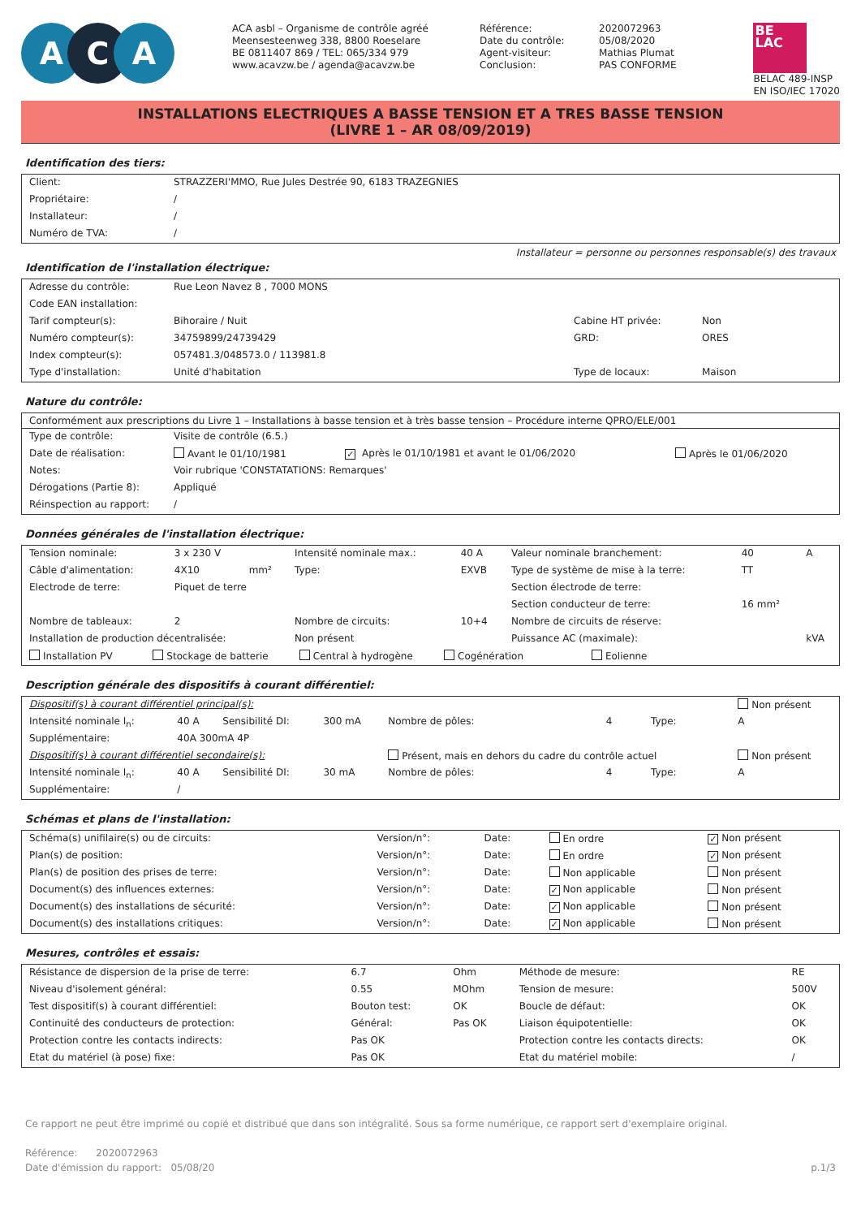A C A
ACA asbl – Organisme de contrôle agréé
Meensesteenweg 338, 8800 Roeselare
BE 0811407 869 / TEL: 065/334 979
www.acavzw.be / agenda@acavzw.be
| Référence: | 2020072963 |
| Date du contrôle: | 05/08/2020 |
| Agent-visiteur: | Mathias Plumat |
| Conclusion: | PAS CONFORME |
BE
LAC
BELAC 489-INSP
EN ISO/IEC 17020
INSTALLATIONS ELECTRIQUES A BASSE TENSION ET A TRES BASSE TENSION
(LIVRE 1 – AR 08/09/2019)
Identification des tiers:
| Client: | STRAZZERI'MMO, Rue Jules Destrée 90, 6183 TRAZEGNIES |
| Propriétaire: | / |
| Installateur: | / |
| Numéro de TVA: | / |
Installateur = personne ou personnes responsable(s) des travaux
Identification de l'installation électrique:
| Adresse du contrôle: | Rue Leon Navez 8 , 7000 MONS | | |
| Code EAN installation: | | | |
| Tarif compteur(s): | Bihoraire / Nuit | Cabine HT privée: | Non |
| Numéro compteur(s): | 34759899/24739429 | GRD: | ORES |
| Index compteur(s): | 057481.3/048573.0 / 113981.8 | | |
| Type d'installation: | Unité d'habitation | Type de locaux: | Maison |
Nature du contrôle:
Conformément aux prescriptions du Livre 1 – Installations à basse tension et à très basse tension – Procédure interne QPRO/ELE/001
| Type de contrôle: | Visite de contrôle (6.5.) | | |
| Date de réalisation: | Avant le 01/10/1981 | ✓ Après le 01/10/1981 et avant le 01/06/2020 | Après le 01/06/2020 |
| Notes: | Voir rubrique 'CONSTATATIONS: Remarques' | | |
| Dérogations (Partie 8): | Appliqué | | |
| Réinspection au rapport: | / | | |
Données générales de l'installation électrique:
| Tension nominale: | 3 x 230 V | | Intensité nominale max.: | 40 A | Valeur nominale branchement: | 40 | A |
| Câble d'alimentation: | 4X10 | mm² | Type: | EXVB | Type de système de mise à la terre: | TT | |
| Electrode de terre: | Piquet de terre | | | | Section électrode de terre: | | |
| | | | | | Section conducteur de terre: | 16 mm² | |
| Nombre de tableaux: | 2 | | Nombre de circuits: | 10+4 | Nombre de circuits de réserve: | | |
| Installation de production décentralisée: | | | Non présent | | Puissance AC (maximale): | | kVA |
| Installation PV Stockage de batterie Central à hydrogène Cogénération Eolienne | | | | | | | |
Description générale des dispositifs à courant différentiel:
| Dispositif(s) à courant différentiel principal(s): | | | | | | | Non présent |
| Intensité nominale I<sub>n</sub>: | 40 A | Sensibilité DI: | 300 mA | Nombre de pôles: | 4 | Type: | A |
| Supplémentaire: | 40A 300mA 4P | | | | | | |
| Dispositif(s) à courant différentiel secondaire(s): | | | | Présent, mais en dehors du cadre du contrôle actuel | | | Non présent |
| Intensité nominale I<sub>n</sub>: | 40 A | Sensibilité DI: | 30 mA | Nombre de pôles: | 4 | Type: | A |
| Supplémentaire: | / | | | | | | |
Schémas et plans de l'installation:
| Schéma(s) unifilaire(s) ou de circuits: | Version/n°: | Date: | En ordre | ✓ Non présent |
| Plan(s) de position: | Version/n°: | Date: | En ordre | ✓ Non présent |
| Plan(s) de position des prises de terre: | Version/n°: | Date: | Non applicable | Non présent |
| Document(s) des influences externes: | Version/n°: | Date: | ✓ Non applicable | Non présent |
| Document(s) des installations de sécurité: | Version/n°: | Date: | ✓ Non applicable | Non présent |
| Document(s) des installations critiques: | Version/n°: | Date: | ✓ Non applicable | Non présent |
Mesures, contrôles et essais:
| Résistance de dispersion de la prise de terre: | 6.7 | Ohm | Méthode de mesure: | RE |
| Niveau d'isolement général: | 0.55 | MOhm | Tension de mesure: | 500V |
| Test dispositif(s) à courant différentiel: | Bouton test: | OK | Boucle de défaut: | OK |
| Continuité des conducteurs de protection: | Général: | Pas OK | Liaison équipotentielle: | OK |
| Protection contre les contacts indirects: | Pas OK | | Protection contre les contacts directs: | OK |
| Etat du matériel (à pose) fixe: | Pas OK | | Etat du matériel mobile: | / |
Ce rapport ne peut être imprimé ou copié et distribué que dans son intégralité. Sous sa forme numérique, ce rapport sert d'exemplaire original.
Référence: 2020072963
Date d'émission du rapport: 05/08/20 p.1/3